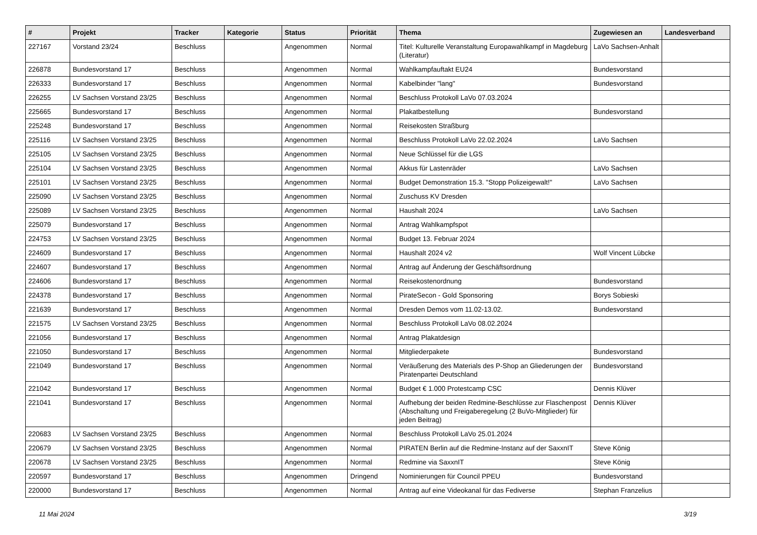| # | Projekt | Tracker | Kategorie | Status | Priorität | Thema | Zugewiesen an | Landesverband |
| --- | --- | --- | --- | --- | --- | --- | --- | --- |
| 227167 | Vorstand 23/24 | Beschluss | | Angenommen | Normal | Titel: Kulturelle Veranstaltung Europawahlkampf in Magdeburg (Literatur) | LaVo Sachsen-Anhalt | |
| 226878 | Bundesvorstand 17 | Beschluss | | Angenommen | Normal | Wahlkampfauftakt EU24 | Bundesvorstand | |
| 226333 | Bundesvorstand 17 | Beschluss | | Angenommen | Normal | Kabelbinder "lang" | Bundesvorstand | |
| 226255 | LV Sachsen Vorstand 23/25 | Beschluss | | Angenommen | Normal | Beschluss Protokoll LaVo 07.03.2024 | | |
| 225665 | Bundesvorstand 17 | Beschluss | | Angenommen | Normal | Plakatbestellung | Bundesvorstand | |
| 225248 | Bundesvorstand 17 | Beschluss | | Angenommen | Normal | Reisekosten Straßburg | | |
| 225116 | LV Sachsen Vorstand 23/25 | Beschluss | | Angenommen | Normal | Beschluss Protokoll LaVo 22.02.2024 | LaVo Sachsen | |
| 225105 | LV Sachsen Vorstand 23/25 | Beschluss | | Angenommen | Normal | Neue Schlüssel für die LGS | | |
| 225104 | LV Sachsen Vorstand 23/25 | Beschluss | | Angenommen | Normal | Akkus für Lastenräder | LaVo Sachsen | |
| 225101 | LV Sachsen Vorstand 23/25 | Beschluss | | Angenommen | Normal | Budget Demonstration 15.3. "Stopp Polizeigewalt!" | LaVo Sachsen | |
| 225090 | LV Sachsen Vorstand 23/25 | Beschluss | | Angenommen | Normal | Zuschuss KV Dresden | | |
| 225089 | LV Sachsen Vorstand 23/25 | Beschluss | | Angenommen | Normal | Haushalt 2024 | LaVo Sachsen | |
| 225079 | Bundesvorstand 17 | Beschluss | | Angenommen | Normal | Antrag Wahlkampfspot | | |
| 224753 | LV Sachsen Vorstand 23/25 | Beschluss | | Angenommen | Normal | Budget 13. Februar 2024 | | |
| 224609 | Bundesvorstand 17 | Beschluss | | Angenommen | Normal | Haushalt 2024 v2 | Wolf Vincent Lübcke | |
| 224607 | Bundesvorstand 17 | Beschluss | | Angenommen | Normal | Antrag auf Änderung der Geschäftsordnung | | |
| 224606 | Bundesvorstand 17 | Beschluss | | Angenommen | Normal | Reisekostenordnung | Bundesvorstand | |
| 224378 | Bundesvorstand 17 | Beschluss | | Angenommen | Normal | PirateSecon - Gold Sponsoring | Borys Sobieski | |
| 221639 | Bundesvorstand 17 | Beschluss | | Angenommen | Normal | Dresden Demos vom 11.02-13.02. | Bundesvorstand | |
| 221575 | LV Sachsen Vorstand 23/25 | Beschluss | | Angenommen | Normal | Beschluss Protokoll LaVo 08.02.2024 | | |
| 221056 | Bundesvorstand 17 | Beschluss | | Angenommen | Normal | Antrag Plakatdesign | | |
| 221050 | Bundesvorstand 17 | Beschluss | | Angenommen | Normal | Mitgliederpakete | Bundesvorstand | |
| 221049 | Bundesvorstand 17 | Beschluss | | Angenommen | Normal | Veräußerung des Materials des P-Shop an Gliederungen der Piratenpartei Deutschland | Bundesvorstand | |
| 221042 | Bundesvorstand 17 | Beschluss | | Angenommen | Normal | Budget € 1.000 Protestcamp CSC | Dennis Klüver | |
| 221041 | Bundesvorstand 17 | Beschluss | | Angenommen | Normal | Aufhebung der beiden Redmine-Beschlüsse zur Flaschenpost (Abschaltung und Freigaberegelung (2 BuVo-Mitglieder) für jeden Beitrag) | Dennis Klüver | |
| 220683 | LV Sachsen Vorstand 23/25 | Beschluss | | Angenommen | Normal | Beschluss Protokoll LaVo 25.01.2024 | | |
| 220679 | LV Sachsen Vorstand 23/25 | Beschluss | | Angenommen | Normal | PIRATEN Berlin auf die Redmine-Instanz auf der SaxxnIT | Steve König | |
| 220678 | LV Sachsen Vorstand 23/25 | Beschluss | | Angenommen | Normal | Redmine via SaxxnIT | Steve König | |
| 220597 | Bundesvorstand 17 | Beschluss | | Angenommen | Dringend | Nominierungen für Council PPEU | Bundesvorstand | |
| 220000 | Bundesvorstand 17 | Beschluss | | Angenommen | Normal | Antrag auf eine Videokanal für das Fediverse | Stephan Franzelius | |
11 Mai 2024 3/19